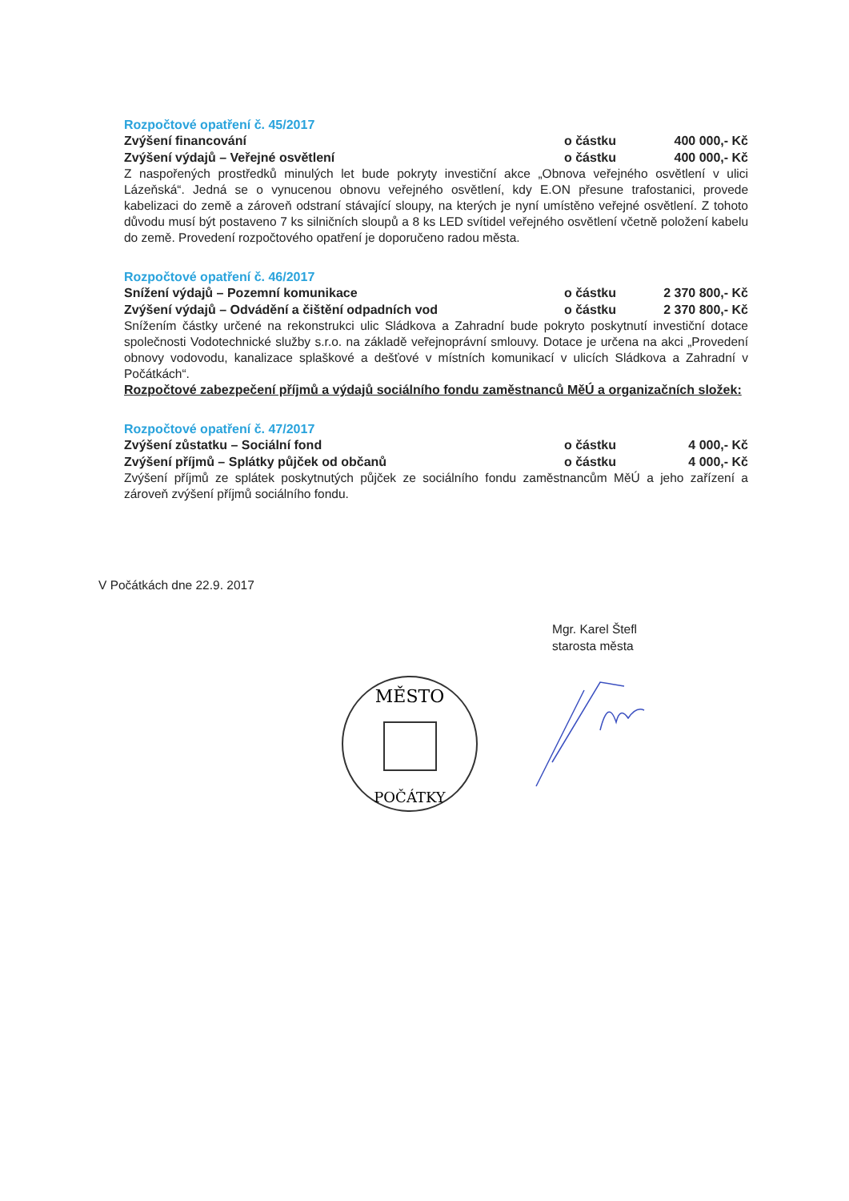Rozpočtové opatření č. 45/2017
Zvýšení financování o částku 400 000,- Kč
Zvýšení výdajů – Veřejné osvětlení o částku 400 000,- Kč
Z naspořených prostředků minulých let bude pokryty investiční akce „Obnova veřejného osvětlení v ulici Lázeňská“. Jedná se o vynucenou obnovu veřejného osvětlení, kdy E.ON přesune trafostanici, provede kabelizaci do země a zároveň odstraní stávající sloupy, na kterých je nyní umístěno veřejné osvětlení. Z tohoto důvodu musí být postaveno 7 ks silničních sloupů a 8 ks LED svítidel veřejného osvětlení včetně položení kabelu do země. Provedení rozpočtového opatření je doporučeno radou města.
Rozpočtové opatření č. 46/2017
Snížení výdajů – Pozemní komunikace o částku 2 370 800,- Kč
Zvýšení výdajů – Odvádění a čištění odpadních vod o částku 2 370 800,- Kč
Snížením částky určené na rekonstrukci ulic Sládkova a Zahradní bude pokryto poskytnutí investiční dotace společnosti Vodotechnické služby s.r.o. na základě veřejnoprávní smlouvy. Dotace je určena na akci „Provedení obnovy vodovodu, kanalizace splaškové a dešťové v místních komunikací v ulicích Sládkova a Zahradní v Počátkách“.
Rozpočtové zabezpečení příjmů a výdajů sociálního fondu zaměstnanců MěÚ a organizačních složek:
Rozpočtové opatření č. 47/2017
Zvýšení zůstatku – Sociální fond o částku 4 000,- Kč
Zvýšení příjmů – Splátky půjček od občanů o částku 4 000,- Kč
Zvýšení příjmů ze splátek poskytnutých půjček ze sociálního fondu zaměstnancům MěÚ a jeho zařízení a zároveň zvýšení příjmů sociálního fondu.
V Počátkách dne 22.9. 2017
Mgr. Karel Štefl
starosta města
MĚSTO
POČÁTKY